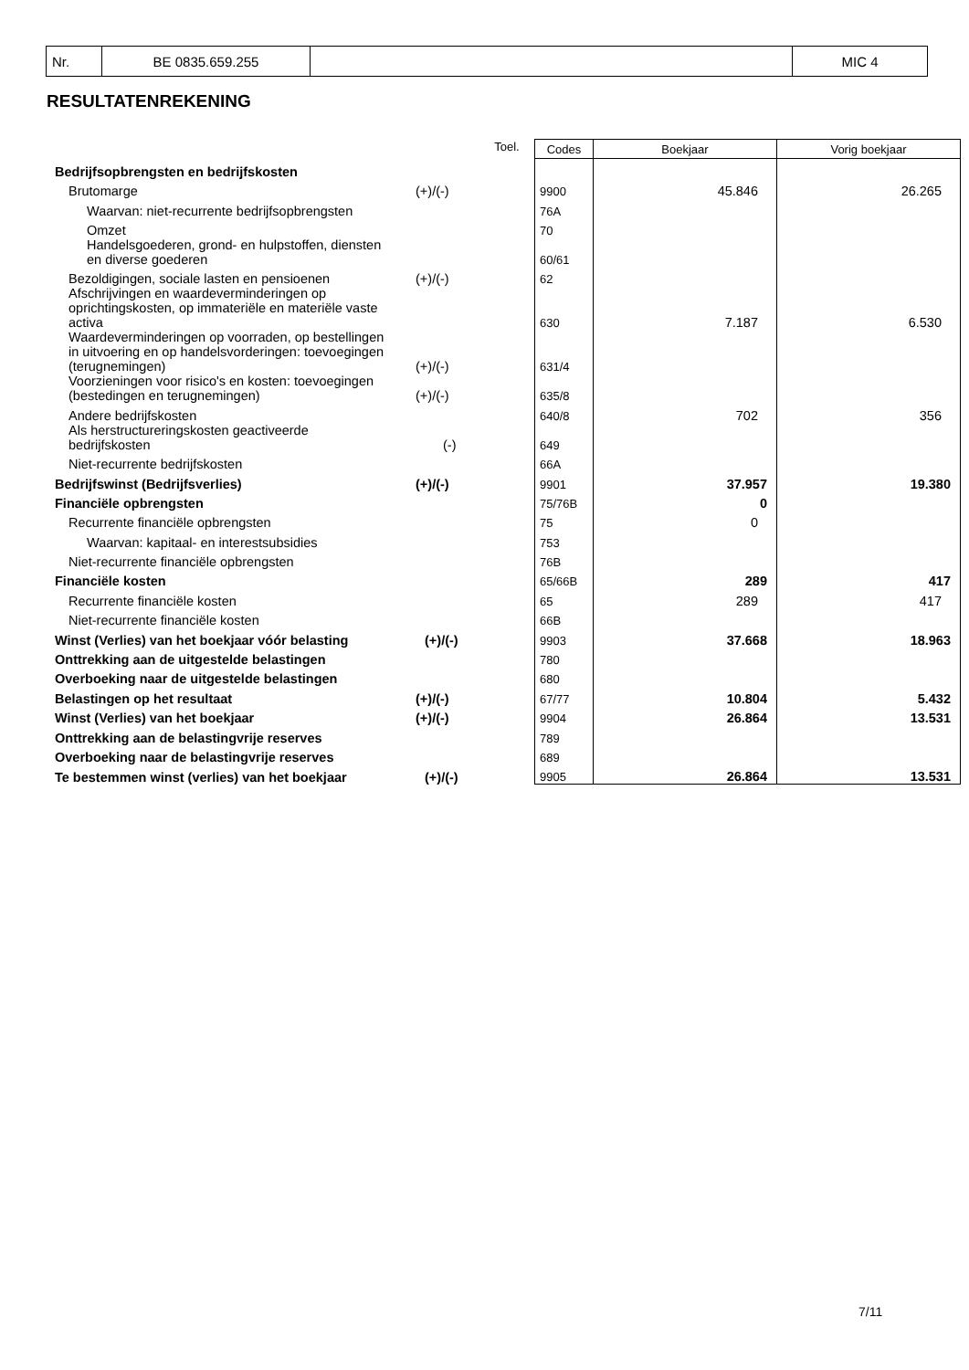| Nr. | BE 0835.659.255 | | MIC 4 |
RESULTATENREKENING
| | | Toel. | Codes | Boekjaar | Vorig boekjaar |
| Bedrijfsopbrengsten en bedrijfskosten | | | | | |
| Brutomarge | (+)/(-) | | 9900 | 45.846 | 26.265 |
| Waarvan: niet-recurrente bedrijfsopbrengsten | | | 76A | | |
| Omzet | | | 70 | | |
| Handelsgoederen, grond- en hulpstoffen, diensten en diverse goederen | | | 60/61 | | |
| Bezoldigingen, sociale lasten en pensioenen | (+)/(-) | | 62 | | |
| Afschrijvingen en waardeverminderingen op oprichtingskosten, op immateriële en materiële vaste activa | | | 630 | 7.187 | 6.530 |
| Waardeverminderingen op voorraden, op bestellingen in uitvoering en op handelsvorderingen: toevoegingen (terugnemingen) | (+)/(-) | | 631/4 | | |
| Voorzieningen voor risico's en kosten: toevoegingen (bestedingen en terugnemingen) | (+)/(-) | | 635/8 | | |
| Andere bedrijfskosten | | | 640/8 | 702 | 356 |
| Als herstructureringskosten geactiveerde bedrijfskosten | (-) | | 649 | | |
| Niet-recurrente bedrijfskosten | | | 66A | | |
| Bedrijfswinst (Bedrijfsverlies) | (+)/(-) | | 9901 | 37.957 | 19.380 |
| Financiële opbrengsten | | | 75/76B | 0 | |
| Recurrente financiële opbrengsten | | | 75 | 0 | |
| Waarvan: kapitaal- en interestsubsidies | | | 753 | | |
| Niet-recurrente financiële opbrengsten | | | 76B | | |
| Financiële kosten | | | 65/66B | 289 | 417 |
| Recurrente financiële kosten | | | 65 | 289 | 417 |
| Niet-recurrente financiële kosten | | | 66B | | |
| Winst (Verlies) van het boekjaar vóór belasting | (+)/(-) | | 9903 | 37.668 | 18.963 |
| Onttrekking aan de uitgestelde belastingen | | | 780 | | |
| Overboeking naar de uitgestelde belastingen | | | 680 | | |
| Belastingen op het resultaat | (+)/(-) | | 67/77 | 10.804 | 5.432 |
| Winst (Verlies) van het boekjaar | (+)/(-) | | 9904 | 26.864 | 13.531 |
| Onttrekking aan de belastingvrije reserves | | | 789 | | |
| Overboeking naar de belastingvrije reserves | | | 689 | | |
| Te bestemmen winst (verlies) van het boekjaar | (+)/(-) | | 9905 | 26.864 | 13.531 |
7/11